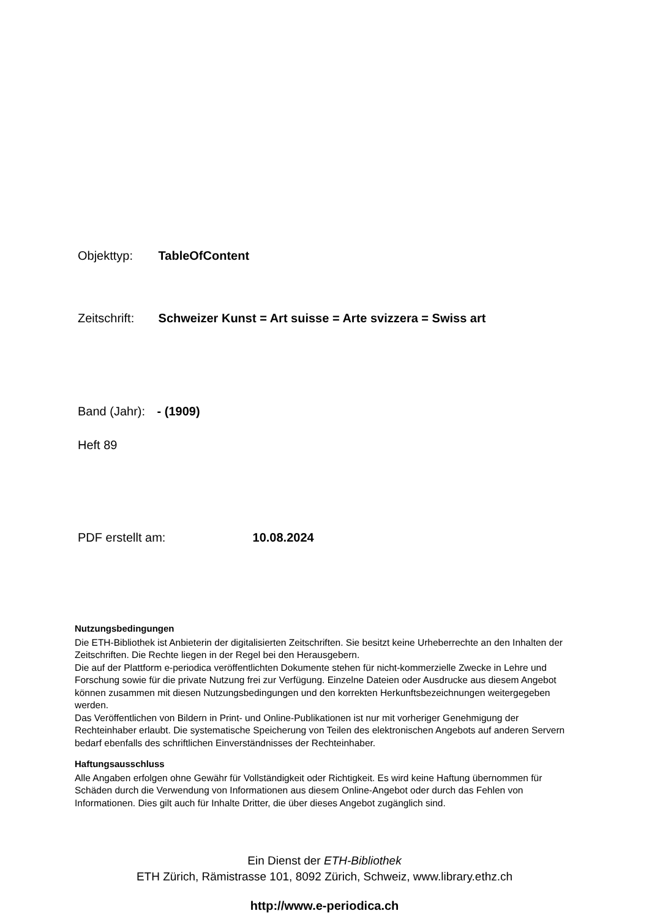Objekttyp: TableOfContent
Zeitschrift: Schweizer Kunst = Art suisse = Arte svizzera = Swiss art
Band (Jahr): - (1909)
Heft 89
PDF erstellt am: 10.08.2024
Nutzungsbedingungen
Die ETH-Bibliothek ist Anbieterin der digitalisierten Zeitschriften. Sie besitzt keine Urheberrechte an den Inhalten der Zeitschriften. Die Rechte liegen in der Regel bei den Herausgebern.
Die auf der Plattform e-periodica veröffentlichten Dokumente stehen für nicht-kommerzielle Zwecke in Lehre und Forschung sowie für die private Nutzung frei zur Verfügung. Einzelne Dateien oder Ausdrucke aus diesem Angebot können zusammen mit diesen Nutzungsbedingungen und den korrekten Herkunftsbezeichnungen weitergegeben werden.
Das Veröffentlichen von Bildern in Print- und Online-Publikationen ist nur mit vorheriger Genehmigung der Rechteinhaber erlaubt. Die systematische Speicherung von Teilen des elektronischen Angebots auf anderen Servern bedarf ebenfalls des schriftlichen Einverständnisses der Rechteinhaber.
Haftungsausschluss
Alle Angaben erfolgen ohne Gewähr für Vollständigkeit oder Richtigkeit. Es wird keine Haftung übernommen für Schäden durch die Verwendung von Informationen aus diesem Online-Angebot oder durch das Fehlen von Informationen. Dies gilt auch für Inhalte Dritter, die über dieses Angebot zugänglich sind.
Ein Dienst der ETH-Bibliothek
ETH Zürich, Rämistrasse 101, 8092 Zürich, Schweiz, www.library.ethz.ch
http://www.e-periodica.ch